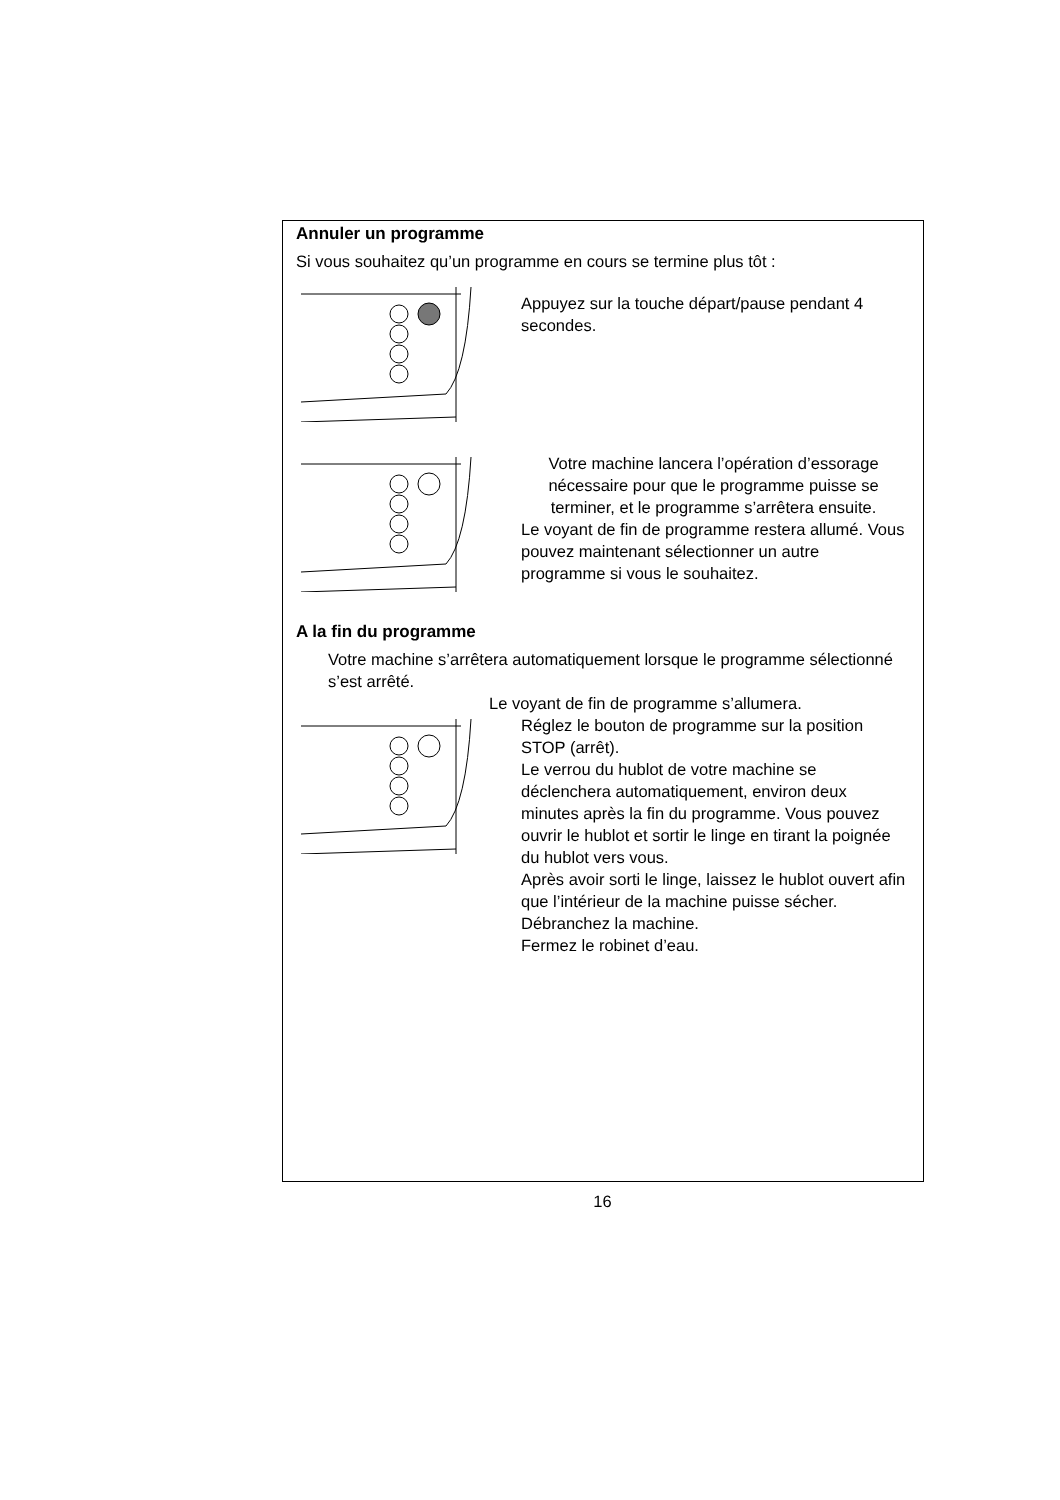Annuler un programme
Si vous souhaitez qu’un programme en cours se termine plus tôt :
Appuyez sur la touche départ/pause pendant 4 secondes.
Votre machine lancera l’opération d’essorage nécessaire pour que le programme puisse se terminer, et le programme s’arrêtera ensuite.
Le voyant de fin de programme restera allumé. Vous pouvez maintenant sélectionner un autre programme si vous le souhaitez.
A la fin du programme
Votre machine s’arrêtera automatiquement lorsque le programme sélectionné s’est arrêté.
Le voyant de fin de programme s’allumera.
Réglez le bouton de programme sur la position STOP (arrêt).
Le verrou du hublot de votre machine se déclenchera automatiquement, environ deux minutes après la fin du programme. Vous pouvez ouvrir le hublot et sortir le linge en tirant la poignée du hublot vers vous.
Après avoir sorti le linge, laissez le hublot ouvert afin que l’intérieur de la machine puisse sécher.
Débranchez la machine.
Fermez le robinet d’eau.
16